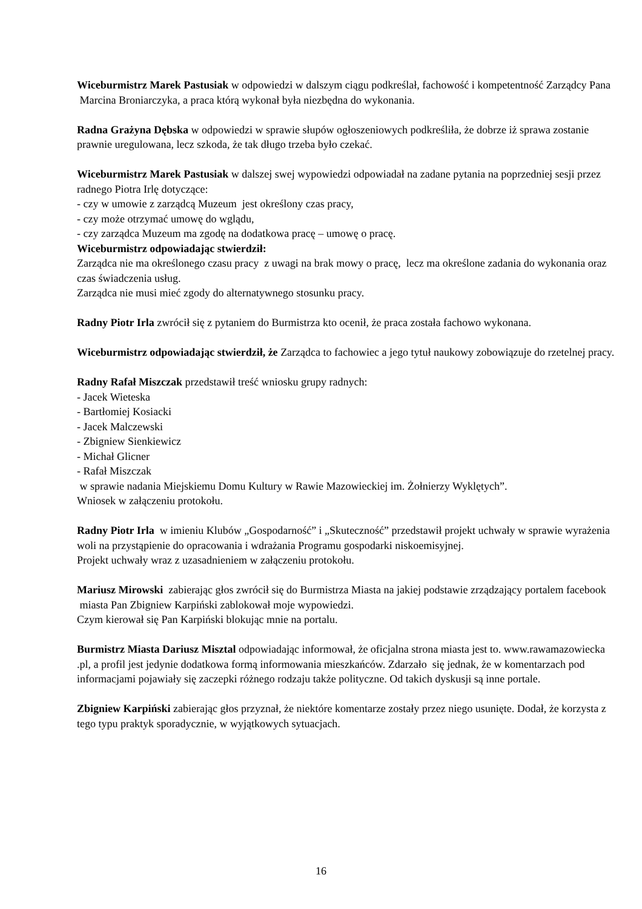Wiceburmistrz Marek Pastusiak w odpowiedzi w dalszym ciągu podkreślał, fachowość i kompetentność Zarządcy Pana Marcina Broniarczyka, a praca którą wykonał była niezbędna do wykonania.
Radna Grażyna Dębska w odpowiedzi w sprawie słupów ogłoszeniowych podkreśliła, że dobrze iż sprawa zostanie prawnie uregulowana, lecz szkoda, że tak długo trzeba było czekać.
Wiceburmistrz Marek Pastusiak w dalszej swej wypowiedzi odpowiadał na zadane pytania na poprzedniej sesji przez radnego Piotra Irlę dotyczące:
- czy w umowie z zarządcą Muzeum jest określony czas pracy,
- czy może otrzymać umowę do wglądu,
- czy zarządca Muzeum ma zgodę na dodatkowa pracę – umowę o pracę.
Wiceburmistrz odpowiadając stwierdził:
Zarządca nie ma określonego czasu pracy z uwagi na brak mowy o pracę, lecz ma określone zadania do wykonania oraz czas świadczenia usług.
Zarządca nie musi mieć zgody do alternatywnego stosunku pracy.
Radny Piotr Irla zwrócił się z pytaniem do Burmistrza kto ocenił, że praca została fachowo wykonana.
Wiceburmistrz odpowiadając stwierdził, że Zarządca to fachowiec a jego tytuł naukowy zobowiązuje do rzetelnej pracy.
Radny Rafał Miszczak przedstawił treść wniosku grupy radnych:
- Jacek Wieteska
- Bartłomiej Kosiacki
- Jacek Malczewski
- Zbigniew Sienkiewicz
- Michał Glicner
- Rafał Miszczak
w sprawie nadania Miejskiemu Domu Kultury w Rawie Mazowieckiej im. Żołnierzy Wyklętych”.
Wniosek w załączeniu protokołu.
Radny Piotr Irla w imieniu Klubów „Gospodarność” i „Skuteczność” przedstawił projekt uchwały w sprawie wyrażenia woli na przystąpienie do opracowania i wdrażania Programu gospodarki niskoemisyjnej.
Projekt uchwały wraz z uzasadnieniem w załączeniu protokołu.
Mariusz Mirowski zabierając głos zwrócił się do Burmistrza Miasta na jakiej podstawie zrządzający portalem facebook miasta Pan Zbigniew Karpiński zablokował moje wypowiedzi.
Czym kierował się Pan Karpiński blokując mnie na portalu.
Burmistrz Miasta Dariusz Misztal odpowiadając informował, że oficjalna strona miasta jest to. www.rawamazowiecka .pl, a profil jest jedynie dodatkowa formą informowania mieszkańców. Zdarzało się jednak, że w komentarzach pod informacjami pojawiały się zaczepki różnego rodzaju także polityczne. Od takich dyskusji są inne portale.
Zbigniew Karpiński zabierając głos przyznał, że niektóre komentarze zostały przez niego usunięte. Dodał, że korzysta z tego typu praktyk sporadycznie, w wyjątkowych sytuacjach.
16